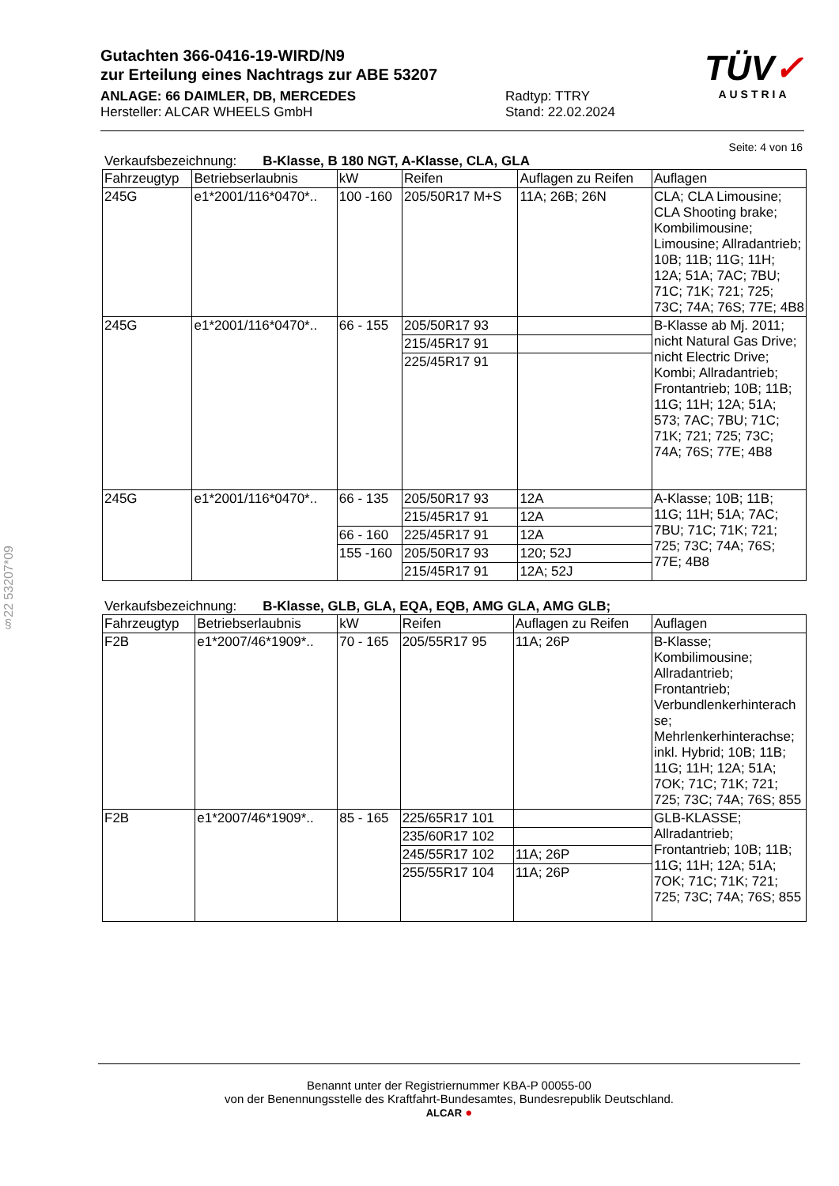Gutachten 366-0416-19-WIRD/N9
zur Erteilung eines Nachtrags zur ABE 53207
ANLAGE: 66 DAIMLER, DB, MERCEDES
Hersteller: ALCAR WHEELS GmbH
Radtyp: TTRY
Stand: 22.02.2024
TÜV✓
AUSTRIA
Seite: 4 von 16
Verkaufsbezeichnung: B-Klasse, B 180 NGT, A-Klasse, CLA, GLA
| Fahrzeugtyp | Betriebserlaubnis | kW | Reifen | Auflagen zu Reifen | Auflagen |
| --- | --- | --- | --- | --- | --- |
| 245G | e1*2001/116*0470*.. | 100 -160 | 205/50R17 M+S | 11A; 26B; 26N | CLA; CLA Limousine; CLA Shooting brake; Kombilimousine; Limousine; Allradantrieb; 10B; 11B; 11G; 11H; 12A; 51A; 7AC; 7BU; 71C; 71K; 721; 725; 73C; 74A; 76S; 77E; 4B8 |
| 245G | e1*2001/116*0470*.. | 66 - 155 | 205/50R17 93 | | B-Klasse ab Mj. 2011; nicht Natural Gas Drive; nicht Electric Drive; Kombi; Allradantrieb; Frontantrieb; 10B; 11B; 11G; 11H; 12A; 51A; 573; 7AC; 7BU; 71C; 71K; 721; 725; 73C; 74A; 76S; 77E; 4B8 |
| | | | 215/45R17 91 | | |
| | | | 225/45R17 91 | | |
| 245G | e1*2001/116*0470*.. | 66 - 135 | 205/50R17 93 | 12A | A-Klasse; 10B; 11B; 11G; 11H; 51A; 7AC; 7BU; 71C; 71K; 721; 725; 73C; 74A; 76S; 77E; 4B8 |
| | | | 215/45R17 91 | 12A | |
| | | 66 - 160 | 225/45R17 91 | 12A | |
| | | 155 -160 | 205/50R17 93 | 120; 52J | |
| | | | 215/45R17 91 | 12A; 52J | |
Verkaufsbezeichnung: B-Klasse, GLB, GLA, EQA, EQB, AMG GLA, AMG GLB;
| Fahrzeugtyp | Betriebserlaubnis | kW | Reifen | Auflagen zu Reifen | Auflagen |
| --- | --- | --- | --- | --- | --- |
| F2B | e1*2007/46*1909*.. | 70 - 165 | 205/55R17 95 | 11A; 26P | B-Klasse; Kombilimousine; Allradantrieb; Frontantrieb; Verbundlenkerhinterach se; Mehrlenkerhinterachse; inkl. Hybrid; 10B; 11B; 11G; 11H; 12A; 51A; 7OK; 71C; 71K; 721; 725; 73C; 74A; 76S; 855 |
| F2B | e1*2007/46*1909*.. | 85 - 165 | 225/65R17 101 | | GLB-KLASSE; Allradantrieb; Frontantrieb; 10B; 11B; 11G; 11H; 12A; 51A; 7OK; 71C; 71K; 721; 725; 73C; 74A; 76S; 855 |
| | | | 235/60R17 102 | | |
| | | | 245/55R17 102 | 11A; 26P | |
| | | | 255/55R17 104 | 11A; 26P | |
§22 53207*09
Benannt unter der Registriernummer KBA-P 00055-00
von der Benennungsstelle des Kraftfahrt-Bundesamtes, Bundesrepublik Deutschland.
ALCAR ●